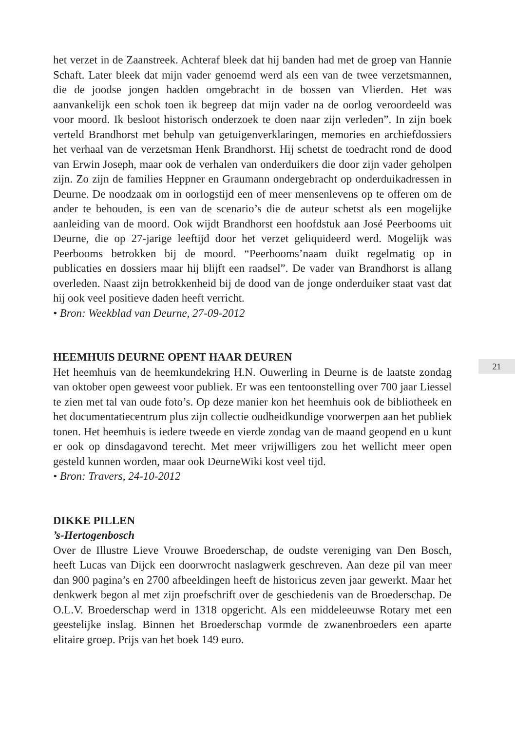het verzet in de Zaanstreek. Achteraf bleek dat hij banden had met de groep van Hannie Schaft. Later bleek dat mijn vader genoemd werd als een van de twee verzetsmannen, die de joodse jongen hadden omgebracht in de bossen van Vlierden. Het was aanvankelijk een schok toen ik begreep dat mijn vader na de oorlog veroordeeld was voor moord. Ik besloot historisch onderzoek te doen naar zijn verleden”. In zijn boek verteld Brandhorst met behulp van getuigenverklaringen, memories en archiefdossiers het verhaal van de verzetsman Henk Brandhorst. Hij schetst de toedracht rond de dood van Erwin Joseph, maar ook de verhalen van onderduikers die door zijn vader geholpen zijn. Zo zijn de families Heppner en Graumann ondergebracht op onderduikadressen in Deurne. De noodzaak om in oorlogstijd een of meer mensenlevens op te offeren om de ander te behouden, is een van de scenario’s die de auteur schetst als een mogelijke aanleiding van de moord. Ook wijdt Brandhorst een hoofdstuk aan José Peerbooms uit Deurne, die op 27-jarige leeftijd door het verzet geliquideerd werd. Mogelijk was Peerbooms betrokken bij de moord. “Peerbooms’naam duikt regelmatig op in publicaties en dossiers maar hij blijft een raadsel”. De vader van Brandhorst is allang overleden. Naast zijn betrokkenheid bij de dood van de jonge onderduiker staat vast dat hij ook veel positieve daden heeft verricht.
• Bron: Weekblad van Deurne, 27-09-2012
HEEMHUIS DEURNE OPENT HAAR DEUREN
Het heemhuis van de heemkundekring H.N. Ouwerling in Deurne is de laatste zondag van oktober open geweest voor publiek. Er was een tentoonstelling over 700 jaar Liessel te zien met tal van oude foto’s. Op deze manier kon het heemhuis ook de bibliotheek en het documentatiecentrum plus zijn collectie oudheidkundige voorwerpen aan het publiek tonen. Het heemhuis is iedere tweede en vierde zondag van de maand geopend en u kunt er ook op dinsdagavond terecht. Met meer vrijwilligers zou het wellicht meer open gesteld kunnen worden, maar ook DeurneWiki kost veel tijd.
• Bron: Travers, 24-10-2012
DIKKE PILLEN
’s-Hertogenbosch
Over de Illustre Lieve Vrouwe Broederschap, de oudste vereniging van Den Bosch, heeft Lucas van Dijck een doorwrocht naslagwerk geschreven. Aan deze pil van meer dan 900 pagina’s en 2700 afbeeldingen heeft de historicus zeven jaar gewerkt. Maar het denkwerk begon al met zijn proefschrift over de geschiedenis van de Broederschap. De O.L.V. Broederschap werd in 1318 opgericht. Als een middeleeuwse Rotary met een geestelijke inslag. Binnen het Broederschap vormde de zwanenbroeders een aparte elitaire groep. Prijs van het boek 149 euro.
21